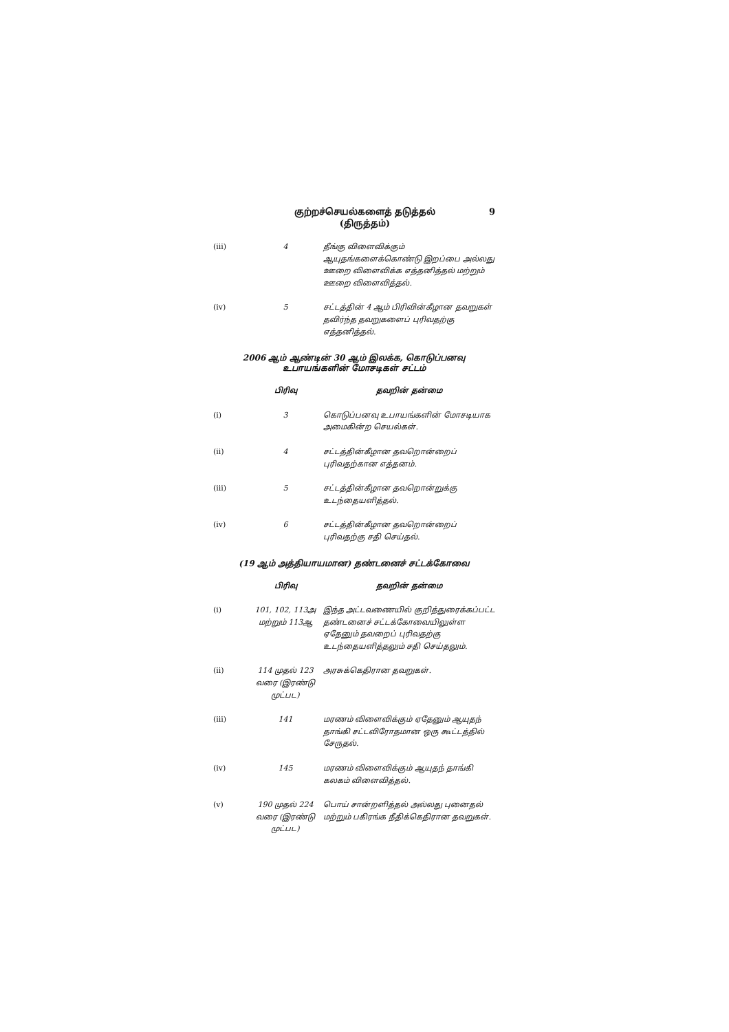குற்றச்செயல்களைத் தடுத்தல்
(திருத்தம்)
9
| (iii) | 4 | தீங்கு விளைவிக்கும் ஆயுதங்களைக்கொண்டு இறப்பை அல்லது ஊறை விளைவிக்க எத்தனித்தல் மற்றும் ஊறை விளைவித்தல். |
| (iv) | 5 | சட்டத்தின் 4 ஆம் பிரிவின்கீழான தவறுகள் தவிர்ந்த தவறுகளைப் புரிவதற்கு எத்தனித்தல். |
2006 ஆம் ஆண்டின் 30 ஆம் இலக்க, கொடுப்பனவு உபாயங்களின் மோசடிகள் சட்டம்
| | பிரிவு | தவறின் தன்மை |
| --- | --- | --- |
| (i) | 3 | கொடுப்பனவு உபாயங்களின் மோசடியாக அமைகின்ற செயல்கள். |
| (ii) | 4 | சட்டத்தின்கீழான தவறொன்றைப் புரிவதற்கான எத்தனம். |
| (iii) | 5 | சட்டத்தின்கீழான தவறொன்றுக்கு உடந்தையளித்தல். |
| (iv) | 6 | சட்டத்தின்கீழான தவறொன்றைப் புரிவதற்கு சதி செய்தல். |
(19 ஆம் அத்தியாயமான) தண்டனைச் சட்டக்கோவை
| | பிரிவு | தவறின் தன்மை |
| --- | --- | --- |
| (i) | 101, 102, 113அ மற்றும் 113ஆ | இந்த அட்டவணையில் குறித்துரைக்கப்பட்ட தண்டனைச் சட்டக்கோவையிலுள்ள ஏதேனும் தவறைப் புரிவதற்கு உடந்தையளித்தலும் சதி செய்தலும். |
| (ii) | 114 முதல் 123 வரை (இரண்டு முட்பட) | அரசுக்கெதிரான தவறுகள். |
| (iii) | 141 | மரணம் விளைவிக்கும் ஏதேனும் ஆயுதந் தாங்கி சட்டவிரோதமான ஒரு கூட்டத்தில் சேருதல். |
| (iv) | 145 | மரணம் விளைவிக்கும் ஆயுதந் தாங்கி கலகம் விளைவித்தல். |
| (v) | 190 முதல் 224 வரை (இரண்டு முட்பட) | பொய் சான்றளித்தல் அல்லது புனைதல் மற்றும் பகிரங்க நீதிக்கெதிரான தவறுகள். |